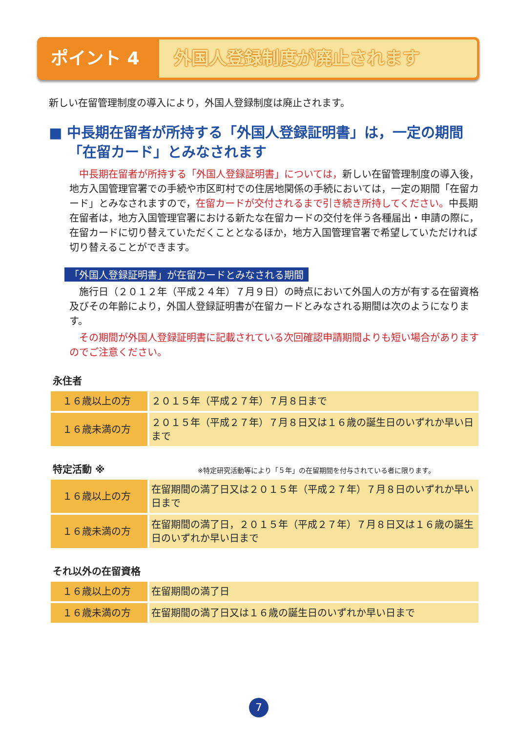ポイント 4
外国人登録制度が廃止されます
新しい在留管理制度の導入により，外国人登録制度は廃止されます。
■ 中長期在留者が所持する「外国人登録証明書」は，一定の期間「在留カード」とみなされます
　中長期在留者が所持する「外国人登録証明書」については，新しい在留管理制度の導入後，地方入国管理官署での手続や市区町村での住居地関係の手続においては，一定の期間「在留カード」とみなされますので，在留カードが交付されるまで引き続き所持してください。中長期在留者は，地方入国管理官署における新たな在留カードの交付を伴う各種届出・申請の際に，在留カードに切り替えていただくこととなるほか，地方入国管理官署で希望していただければ切り替えることができます。
「外国人登録証明書」が在留カードとみなされる期間
　施行日（２０１２年（平成２４年）７月９日）の時点において外国人の方が有する在留資格及びその年齢により，外国人登録証明書が在留カードとみなされる期間は次のようになります。
　その期間が外国人登録証明書に記載されている次回確認申請期間よりも短い場合がありますのでご注意ください。
永住者
| １６歳以上の方 | ２０１５年（平成２７年）７月８日まで |
| １６歳未満の方 | ２０１５年（平成２７年）７月８日又は１６歳の誕生日のいずれか早い日まで |
特定活動 ※ ※特定研究活動等により「５年」の在留期間を付与されている者に限ります。
| １６歳以上の方 | 在留期間の満了日又は２０１５年（平成２７年）７月８日のいずれか早い日まで |
| １６歳未満の方 | 在留期間の満了日，２０１５年（平成２７年）７月８日又は１６歳の誕生日のいずれか早い日まで |
それ以外の在留資格
| １６歳以上の方 | 在留期間の満了日 |
| １６歳未満の方 | 在留期間の満了日又は１６歳の誕生日のいずれか早い日まで |
7